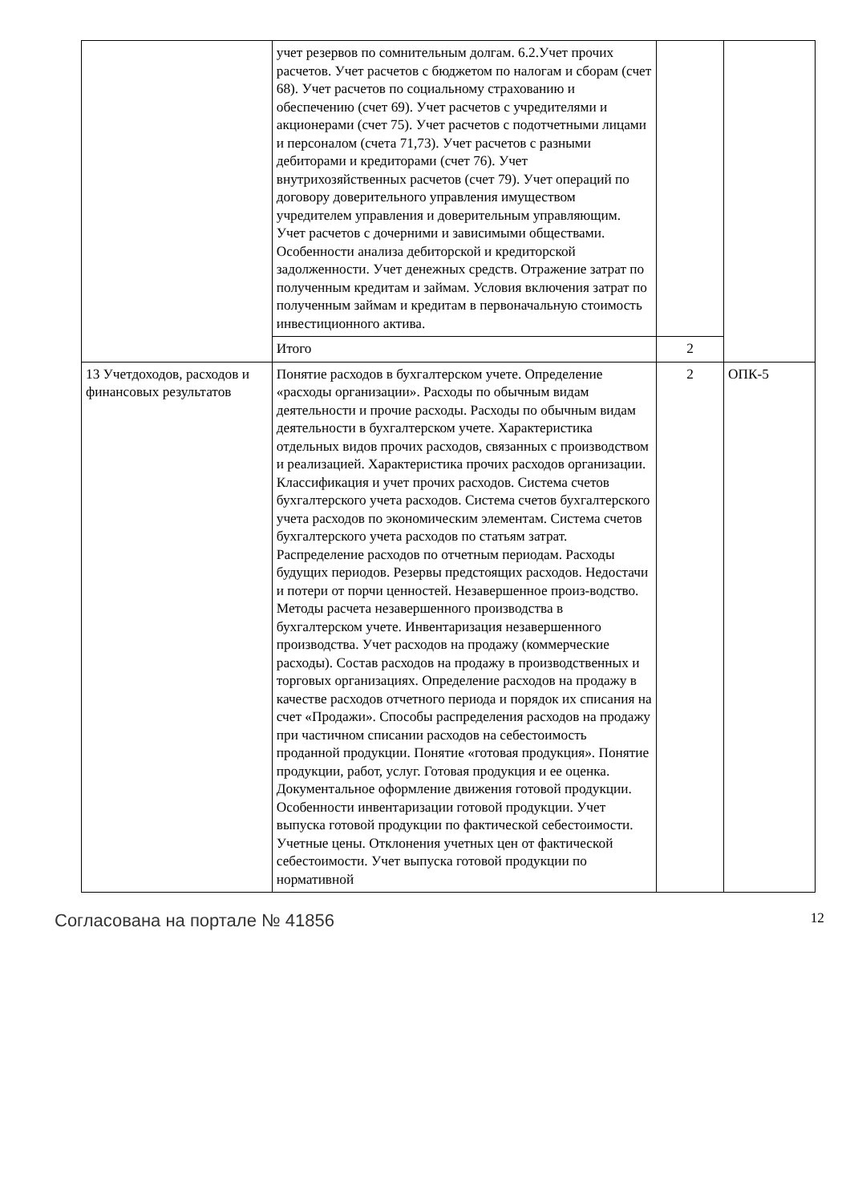| | учет резервов по сомнительным долгам. 6.2.Учет прочих расчетов. Учет расчетов с бюджетом по налогам и сборам (счет 68). Учет расчетов по социальному страхованию и обеспечению (счет 69). Учет расчетов с учредителями и акционерами (счет 75). Учет расчетов с подотчетными лицами и персоналом (счета 71,73). Учет расчетов с разными дебиторами и кредиторами (счет 76). Учет внутрихозяйственных расчетов (счет 79). Учет операций по договору доверительного управления имуществом учредителем управления и доверительным управляющим. Учет расчетов с дочерними и зависимыми обществами. Особенности анализа дебиторской и кредиторской задолженности. Учет денежных средств. Отражение затрат по полученным кредитам и займам. Условия включения затрат по полученным займам и кредитам в первоначальную стоимость инвестиционного актива. | | |
| | Итого | 2 | |
| 13 Учетдоходов, расходов и финансовых результатов | Понятие расходов в бухгалтерском учете. Определение «расходы организации». Расходы по обычным видам деятельности и прочие расходы. Расходы по обычным видам деятельности в бухгалтерском учете. Характеристика отдельных видов прочих расходов, связанных с производством и реализацией. Характеристика прочих расходов организации. Классификация и учет прочих расходов. Система счетов бухгалтерского учета расходов. Система счетов бухгалтерского учета расходов по экономическим элементам. Система счетов бухгалтерского учета расходов по статьям затрат. Распределение расходов по отчетным периодам. Расходы будущих периодов. Резервы предстоящих расходов. Недостачи и потери от порчи ценностей. Незавершенное произ-водство. Методы расчета незавершенного производства в бухгалтерском учете. Инвентаризация незавершенного производства. Учет расходов на продажу (коммерческие расходы). Состав расходов на продажу в производственных и торговых организациях. Определение расходов на продажу в качестве расходов отчетного периода и порядок их списания на счет «Продажи». Способы распределения расходов на продажу при частичном списании расходов на себестоимость проданной продукции. Понятие «готовая продукция». Понятие продукции, работ, услуг. Готовая продукция и ее оценка. Документальное оформление движения готовой продукции. Особенности инвентаризации готовой продукции. Учет выпуска готовой продукции по фактической себестоимости. Учетные цены. Отклонения учетных цен от фактической себестоимости. Учет выпуска готовой продукции по нормативной | 2 | ОПК-5 |
Согласована на портале № 41856 12